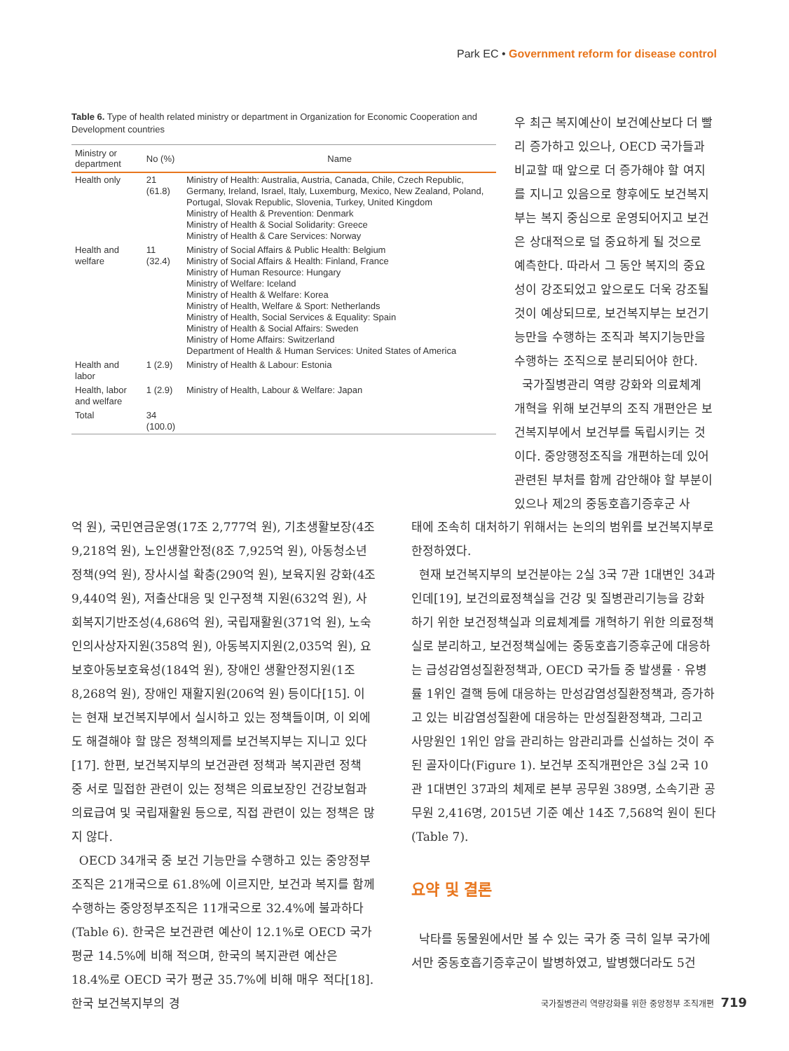Park EC • Government reform for disease control
Table 6. Type of health related ministry or department in Organization for Economic Cooperation and Development countries
| Ministry or department | No (%) | Name |
| --- | --- | --- |
| Health only | 21 (61.8) | Ministry of Health: Australia, Austria, Canada, Chile, Czech Republic, Germany, Ireland, Israel, Italy, Luxemburg, Mexico, New Zealand, Poland, Portugal, Slovak Republic, Slovenia, Turkey, United Kingdom Ministry of Health & Prevention: Denmark Ministry of Health & Social Solidarity: Greece Ministry of Health & Care Services: Norway |
| Health and welfare | 11 (32.4) | Ministry of Social Affairs & Public Health: Belgium Ministry of Social Affairs & Health: Finland, France Ministry of Human Resource: Hungary Ministry of Welfare: Iceland Ministry of Health & Welfare: Korea Ministry of Health, Welfare & Sport: Netherlands Ministry of Health, Social Services & Equality: Spain Ministry of Health & Social Affairs: Sweden Ministry of Home Affairs: Switzerland Department of Health & Human Services: United States of America |
| Health and labor | 1 (2.9) | Ministry of Health & Labour: Estonia |
| Health, labor and welfare | 1 (2.9) | Ministry of Health, Labour & Welfare: Japan |
| Total | 34 (100.0) | |
우 최근 복지예산이 보건예산보다 더 빨리 증가하고 있으나, OECD 국가들과 비교할 때 앞으로 더 증가해야 할 여지를 지니고 있음으로 향후에도 보건복지부는 복지 중심으로 운영되어지고 보건은 상대적으로 덜 중요하게 될 것으로 예측한다. 따라서 그 동안 복지의 중요성이 강조되었고 앞으로도 더욱 강조될 것이 예상되므로, 보건복지부는 보건기능만을 수행하는 조직과 복지기능만을 수행하는 조직으로 분리되어야 한다.
국가질병관리 역량 강화와 의료체계 개혁을 위해 보건부의 조직 개편안은 보건복지부에서 보건부를 독립시키는 것이다. 중앙행정조직을 개편하는데 있어 관련된 부처를 함께 감안해야 할 부분이 있으나 제2의 중동호흡기증후군 사
억 원), 국민연금운영(17조 2,777억 원), 기초생활보장(4조 9,218억 원), 노인생활안정(8조 7,925억 원), 아동청소년정책(9억 원), 장사시설 확충(290억 원), 보육지원 강화(4조 9,440억 원), 저출산대응 및 인구정책 지원(632억 원), 사회복지기반조성(4,686억 원), 국립재활원(371억 원), 노숙인의사상자지원(358억 원), 아동복지지원(2,035억 원), 요보호아동보호육성(184억 원), 장애인 생활안정지원(1조 8,268억 원), 장애인 재활지원(206억 원) 등이다[15]. 이는 현재 보건복지부에서 실시하고 있는 정책들이며, 이 외에도 해결해야 할 많은 정책의제를 보건복지부는 지니고 있다[17]. 한편, 보건복지부의 보건관련 정책과 복지관련 정책 중 서로 밀접한 관련이 있는 정책은 의료보장인 건강보험과 의료급여 및 국립재활원 등으로, 직접 관련이 있는 정책은 많지 않다.
OECD 34개국 중 보건 기능만을 수행하고 있는 중앙정부조직은 21개국으로 61.8%에 이르지만, 보건과 복지를 함께 수행하는 중앙정부조직은 11개국으로 32.4%에 불과하다(Table 6). 한국은 보건관련 예산이 12.1%로 OECD 국가 평균 14.5%에 비해 적으며, 한국의 복지관련 예산은 18.4%로 OECD 국가 평균 35.7%에 비해 매우 적다[18]. 한국 보건복지부의 경
태에 조속히 대처하기 위해서는 논의의 범위를 보건복지부로 한정하였다.
현재 보건복지부의 보건분야는 2실 3국 7관 1대변인 34과 인데[19], 보건의료정책실을 건강 및 질병관리기능을 강화하기 위한 보건정책실과 의료체계를 개혁하기 위한 의료정책실로 분리하고, 보건정책실에는 중동호흡기증후군에 대응하는 급성감염성질환정책과, OECD 국가들 중 발생률 · 유병률 1위인 결핵 등에 대응하는 만성감염성질환정책과, 증가하고 있는 비감염성질환에 대응하는 만성질환정책과, 그리고 사망원인 1위인 암을 관리하는 암관리과를 신설하는 것이 주된 골자이다(Figure 1). 보건부 조직개편안은 3실 2국 10관 1대변인 37과의 체제로 본부 공무원 389명, 소속기관 공무원 2,416명, 2015년 기준 예산 14조 7,568억 원이 된다(Table 7).
요약 및 결론
낙타를 동물원에서만 볼 수 있는 국가 중 극히 일부 국가에서만 중동호흡기증후군이 발병하였고, 발병했더라도 5건
국가질병관리 역량강화를 위한 중앙정부 조직개편 719